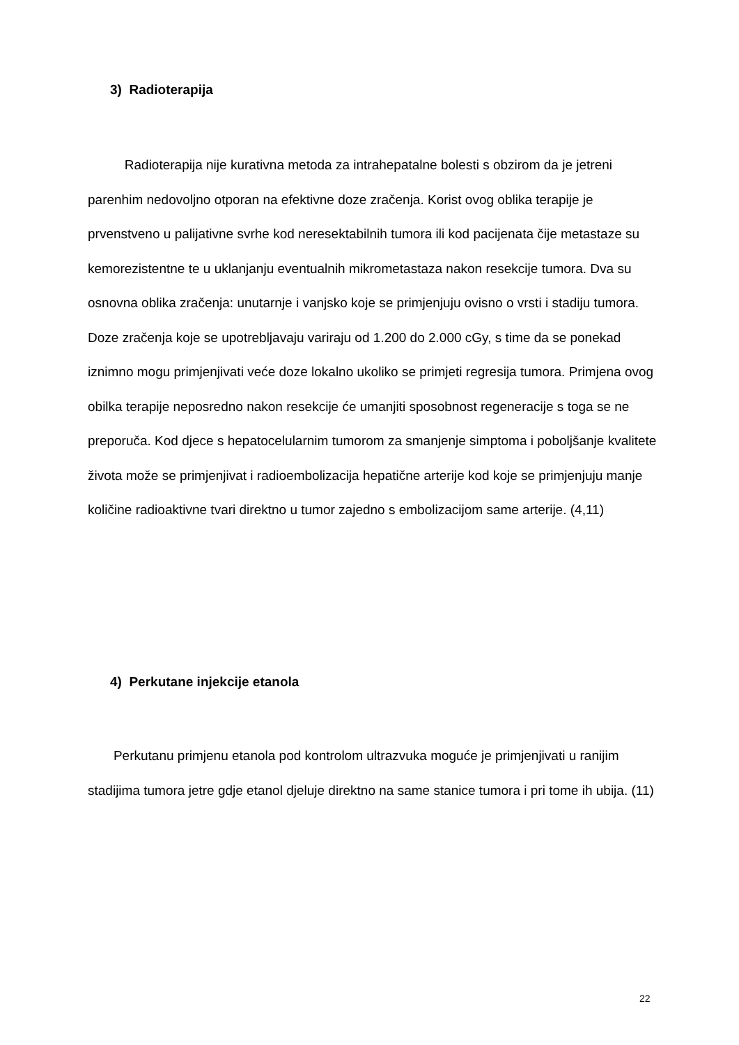3) Radioterapija
Radioterapija nije kurativna metoda za intrahepatalne bolesti s obzirom da je jetreni parenhim nedovoljno otporan na efektivne doze zračenja. Korist ovog oblika terapije je prvenstveno u palijativne svrhe kod neresektabilnih tumora ili kod pacijenata čije metastaze su kemorezistentne te u uklanjanju eventualnih mikrometastaza nakon resekcije tumora. Dva su osnovna oblika zračenja: unutarnje i vanjsko koje se primjenjuju ovisno o vrsti i stadiju tumora. Doze zračenja koje se upotrebljavaju variraju od 1.200 do 2.000 cGy, s time da se ponekad iznimno mogu primjenjivati veće doze lokalno ukoliko se primjeti regresija tumora. Primjena ovog obilka terapije neposredno nakon resekcije će umanjiti sposobnost regeneracije s toga se ne preporuča. Kod djece s hepatocelularnim tumorom za smanjenje simptoma i poboljšanje kvalitete života može se primjenjivat i radioembolizacija hepatične arterije kod koje se primjenjuju manje količine radioaktivne tvari direktno u tumor zajedno s embolizacijom same arterije. (4,11)
4) Perkutane injekcije etanola
Perkutanu primjenu etanola pod kontrolom ultrazvuka moguće je primjenjivati u ranijim stadijima tumora jetre gdje etanol djeluje direktno na same stanice tumora i pri tome ih ubija. (11)
22